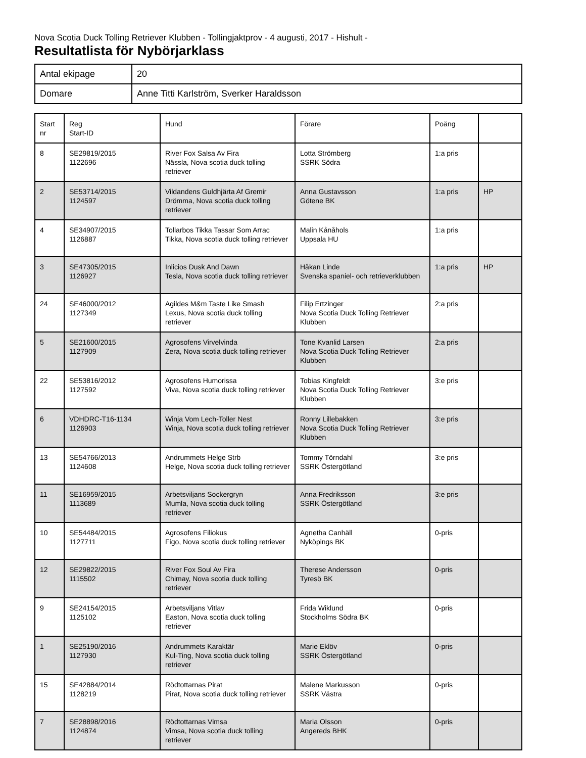Nova Scotia Duck Tolling Retriever Klubben - Tollingjaktprov - 4 augusti, 2017 - Hishult -
Resultatlista för Nybörjarklass
| Antal ekipage | 20 |
| Domare | Anne Titti Karlström, Sverker Haraldsson |
| Start nr | Reg Start-ID | Hund | Förare | Poäng | |
| --- | --- | --- | --- | --- | --- |
| 8 | SE29819/2015 1122696 | River Fox Salsa Av Fira Nässla, Nova scotia duck tolling retriever | Lotta Strömberg SSRK Södra | 1:a pris | |
| 2 | SE53714/2015 1124597 | Vildandens Guldhjärta Af Gremir Drömma, Nova scotia duck tolling retriever | Anna Gustavsson Götene BK | 1:a pris | HP |
| 4 | SE34907/2015 1126887 | Tollarbos Tikka Tassar Som Arrac Tikka, Nova scotia duck tolling retriever | Malin Kånåhols Uppsala HU | 1:a pris | |
| 3 | SE47305/2015 1126927 | Inlicios Dusk And Dawn Tesla, Nova scotia duck tolling retriever | Håkan Linde Svenska spaniel- och retrieverklubben | 1:a pris | HP |
| 24 | SE46000/2012 1127349 | Agildes M&m Taste Like Smash Lexus, Nova scotia duck tolling retriever | Filip Ertzinger Nova Scotia Duck Tolling Retriever Klubben | 2:a pris | |
| 5 | SE21600/2015 1127909 | Agrosofens Virvelvinda Zera, Nova scotia duck tolling retriever | Tone Kvanlid Larsen Nova Scotia Duck Tolling Retriever Klubben | 2:a pris | |
| 22 | SE53816/2012 1127592 | Agrosofens Humorissa Viva, Nova scotia duck tolling retriever | Tobias Kingfeldt Nova Scotia Duck Tolling Retriever Klubben | 3:e pris | |
| 6 | VDHDRC-T16-1134 1126903 | Winja Vom Lech-Toller Nest Winja, Nova scotia duck tolling retriever | Ronny Lillebakken Nova Scotia Duck Tolling Retriever Klubben | 3:e pris | |
| 13 | SE54766/2013 1124608 | Andrummets Helge Strb Helge, Nova scotia duck tolling retriever | Tommy Törndahl SSRK Östergötland | 3:e pris | |
| 11 | SE16959/2015 1113689 | Arbetsviljans Sockergryn Mumla, Nova scotia duck tolling retriever | Anna Fredriksson SSRK Östergötland | 3:e pris | |
| 10 | SE54484/2015 1127711 | Agrosofens Filiokus Figo, Nova scotia duck tolling retriever | Agnetha Canhäll Nyköpings BK | 0-pris | |
| 12 | SE29822/2015 1115502 | River Fox Soul Av Fira Chimay, Nova scotia duck tolling retriever | Therese Andersson Tyresö BK | 0-pris | |
| 9 | SE24154/2015 1125102 | Arbetsviljans Vitlav Easton, Nova scotia duck tolling retriever | Frida Wiklund Stockholms Södra BK | 0-pris | |
| 1 | SE25190/2016 1127930 | Andrummets Karaktär Kul-Ting, Nova scotia duck tolling retriever | Marie Eklöv SSRK Östergötland | 0-pris | |
| 15 | SE42884/2014 1128219 | Rödtottarnas Pirat Pirat, Nova scotia duck tolling retriever | Malene Markusson SSRK Västra | 0-pris | |
| 7 | SE28898/2016 1124874 | Rödtottarnas Vimsa Vimsa, Nova scotia duck tolling retriever | Maria Olsson Angereds BHK | 0-pris | |